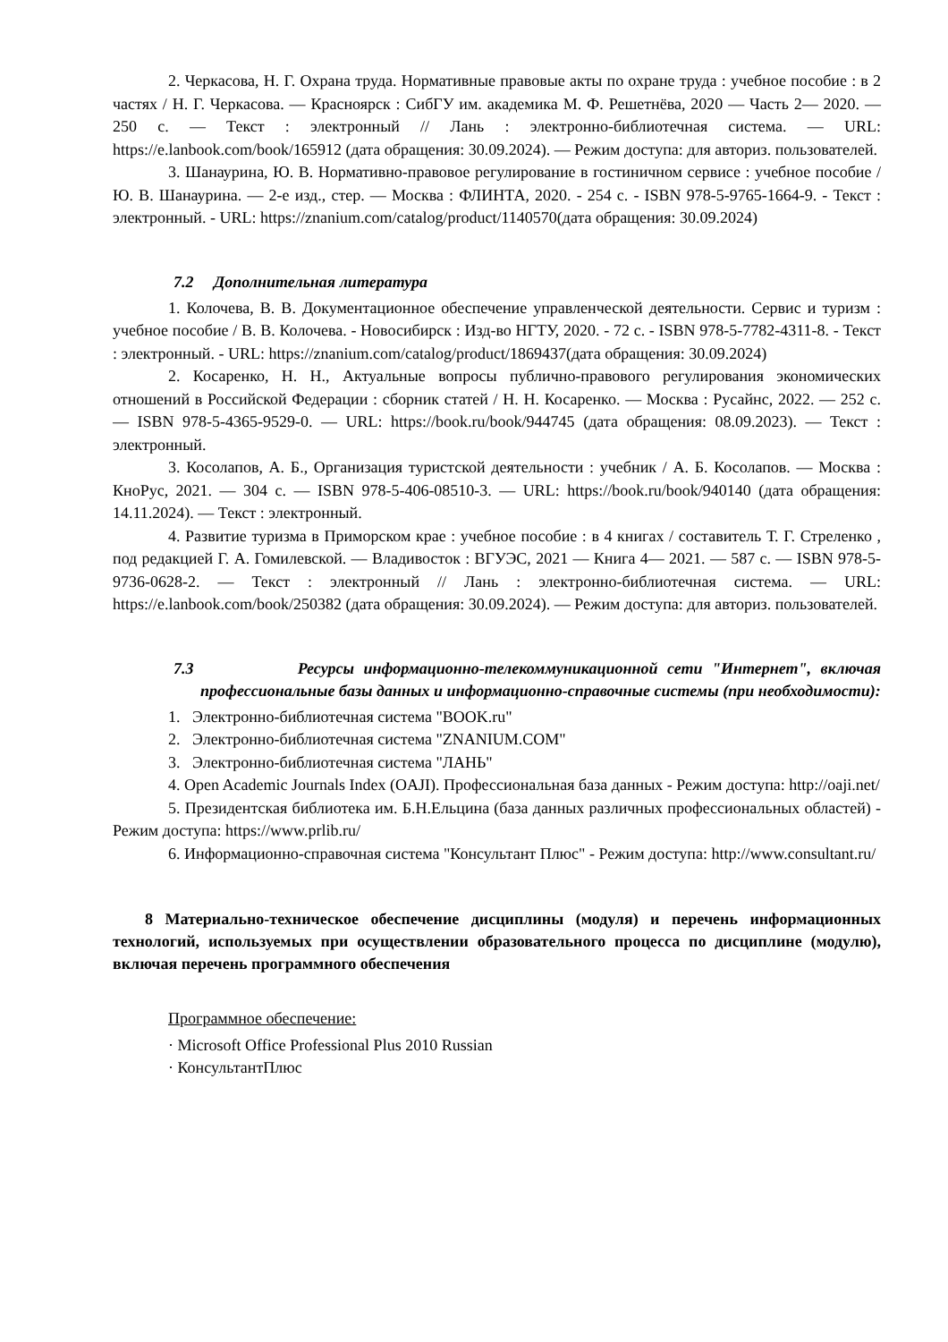2. Черкасова, Н. Г. Охрана труда. Нормативные правовые акты по охране труда : учебное пособие : в 2 частях / Н. Г. Черкасова. — Красноярск : СибГУ им. академика М. Ф. Решетнёва, 2020 — Часть 2— 2020. — 250 с. — Текст : электронный // Лань : электронно-библиотечная система. — URL: https://e.lanbook.com/book/165912 (дата обращения: 30.09.2024). — Режим доступа: для авториз. пользователей.
3. Шанаурина, Ю. В. Нормативно-правовое регулирование в гостиничном сервисе : учебное пособие / Ю. В. Шанаурина. — 2-е изд., стер. — Москва : ФЛИНТА, 2020. - 254 с. - ISBN 978-5-9765-1664-9. - Текст : электронный. - URL: https://znanium.com/catalog/product/1140570(дата обращения: 30.09.2024)
7.2 Дополнительная литература
1. Колочева, В. В. Документационное обеспечение управленческой деятельности. Сервис и туризм : учебное пособие / В. В. Колочева. - Новосибирск : Изд-во НГТУ, 2020. - 72 с. - ISBN 978-5-7782-4311-8. - Текст : электронный. - URL: https://znanium.com/catalog/product/1869437(дата обращения: 30.09.2024)
2. Косаренко, Н. Н., Актуальные вопросы публично-правового регулирования экономических отношений в Российской Федерации : сборник статей / Н. Н. Косаренко. — Москва : Русайнс, 2022. — 252 с. — ISBN 978-5-4365-9529-0. — URL: https://book.ru/book/944745 (дата обращения: 08.09.2023). — Текст : электронный.
3. Косолапов, А. Б., Организация туристской деятельности : учебник / А. Б. Косолапов. — Москва : КноРус, 2021. — 304 с. — ISBN 978-5-406-08510-3. — URL: https://book.ru/book/940140 (дата обращения: 14.11.2024). — Текст : электронный.
4. Развитие туризма в Приморском крае : учебное пособие : в 4 книгах / составитель Т. Г. Стреленко , под редакцией Г. А. Гомилевской. — Владивосток : ВГУЭС, 2021 — Книга 4— 2021. — 587 с. — ISBN 978-5-9736-0628-2. — Текст : электронный // Лань : электронно-библиотечная система. — URL: https://e.lanbook.com/book/250382 (дата обращения: 30.09.2024). — Режим доступа: для авториз. пользователей.
7.3 Ресурсы информационно-телекоммуникационной сети "Интернет", включая профессиональные базы данных и информационно-справочные системы (при необходимости):
1. Электронно-библиотечная система "BOOK.ru"
2. Электронно-библиотечная система "ZNANIUM.COM"
3. Электронно-библиотечная система "ЛАНЬ"
4. Open Academic Journals Index (OAJI). Профессиональная база данных - Режим доступа: http://oaji.net/
5. Президентская библиотека им. Б.Н.Ельцина (база данных различных профессиональных областей) - Режим доступа: https://www.prlib.ru/
6. Информационно-справочная система "Консультант Плюс" - Режим доступа: http://www.consultant.ru/
8 Материально-техническое обеспечение дисциплины (модуля) и перечень информационных технологий, используемых при осуществлении образовательного процесса по дисциплине (модулю), включая перечень программного обеспечения
Программное обеспечение:
· Microsoft Office Professional Plus 2010 Russian
· КонсультантПлюс